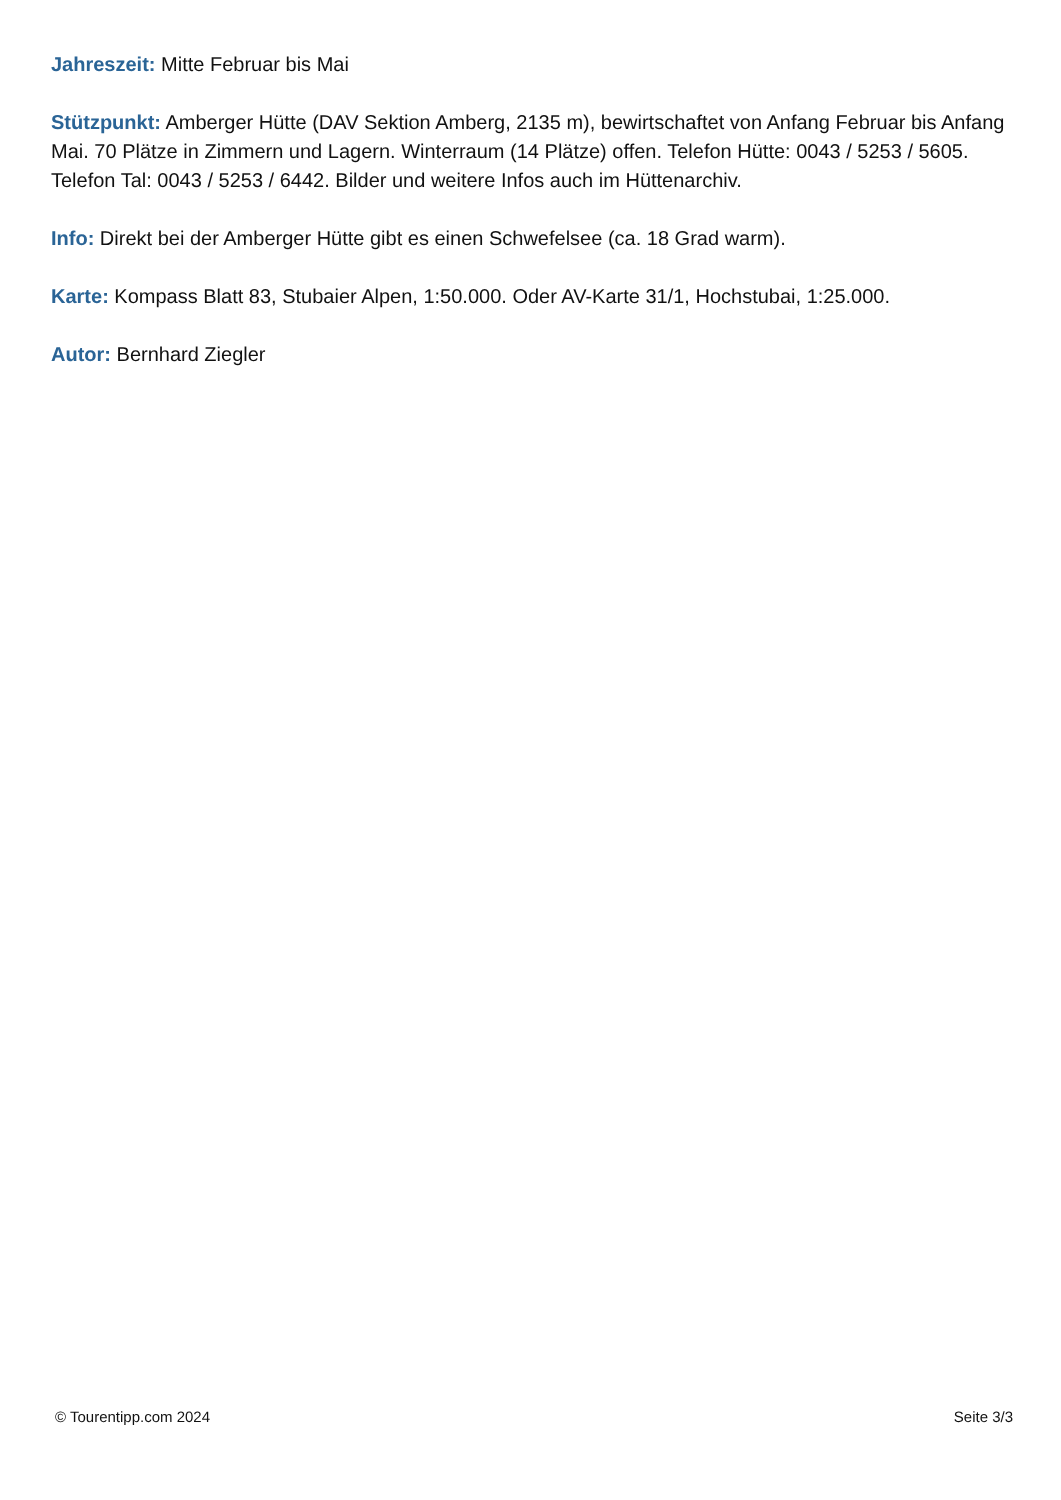Jahreszeit: Mitte Februar bis Mai
Stützpunkt: Amberger Hütte (DAV Sektion Amberg, 2135 m), bewirtschaftet von Anfang Februar bis Anfang Mai. 70 Plätze in Zimmern und Lagern. Winterraum (14 Plätze) offen. Telefon Hütte: 0043 / 5253 / 5605. Telefon Tal: 0043 / 5253 / 6442. Bilder und weitere Infos auch im Hüttenarchiv.
Info: Direkt bei der Amberger Hütte gibt es einen Schwefelsee (ca. 18 Grad warm).
Karte: Kompass Blatt 83, Stubaier Alpen, 1:50.000. Oder AV-Karte 31/1, Hochstubai, 1:25.000.
Autor: Bernhard Ziegler
© Tourentipp.com 2024 Seite 3/3